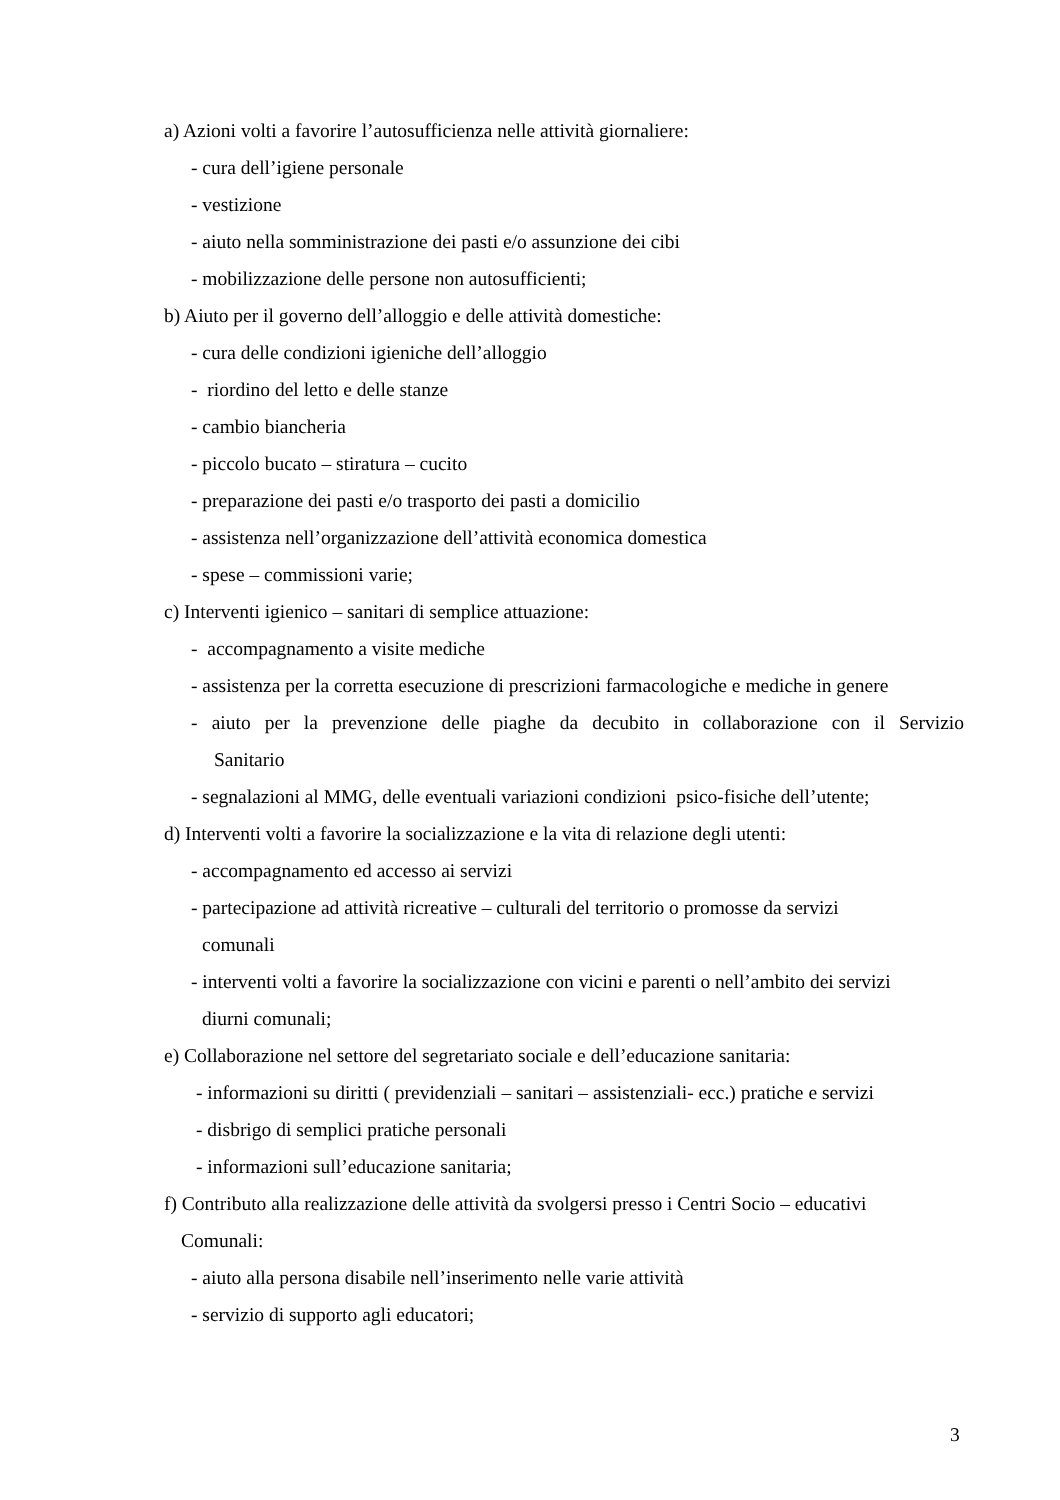a) Azioni volti a favorire l’autosufficienza nelle attività giornaliere:
- cura dell’igiene personale
- vestizione
- aiuto nella somministrazione dei pasti e/o assunzione dei cibi
- mobilizzazione delle persone non autosufficienti;
b) Aiuto per il governo dell’alloggio e delle attività domestiche:
- cura delle condizioni igieniche dell’alloggio
- riordino del letto e delle stanze
- cambio biancheria
- piccolo bucato – stiratura – cucito
- preparazione dei pasti e/o trasporto dei pasti a domicilio
- assistenza nell’organizzazione dell’attività economica domestica
- spese – commissioni varie;
c) Interventi igienico – sanitari di semplice attuazione:
- accompagnamento a visite mediche
- assistenza per la corretta esecuzione di prescrizioni farmacologiche e mediche in genere
- aiuto per la prevenzione delle piaghe da decubito in collaborazione con il Servizio
Sanitario
- segnalazioni al MMG, delle eventuali variazioni condizioni psico-fisiche dell’utente;
d) Interventi volti a favorire la socializzazione e la vita di relazione degli utenti:
- accompagnamento ed accesso ai servizi
- partecipazione ad attività ricreative – culturali del territorio o promosse da servizi
comunali
- interventi volti a favorire la socializzazione con vicini e parenti o nell’ambito dei servizi
diurni comunali;
e) Collaborazione nel settore del segretariato sociale e dell’educazione sanitaria:
- informazioni su diritti ( previdenziali – sanitari – assistenziali- ecc.) pratiche e servizi
- disbrigo di semplici pratiche personali
- informazioni sull’educazione sanitaria;
f) Contributo alla realizzazione delle attività da svolgersi presso i Centri Socio – educativi
Comunali:
- aiuto alla persona disabile nell’inserimento nelle varie attività
- servizio di supporto agli educatori;
3